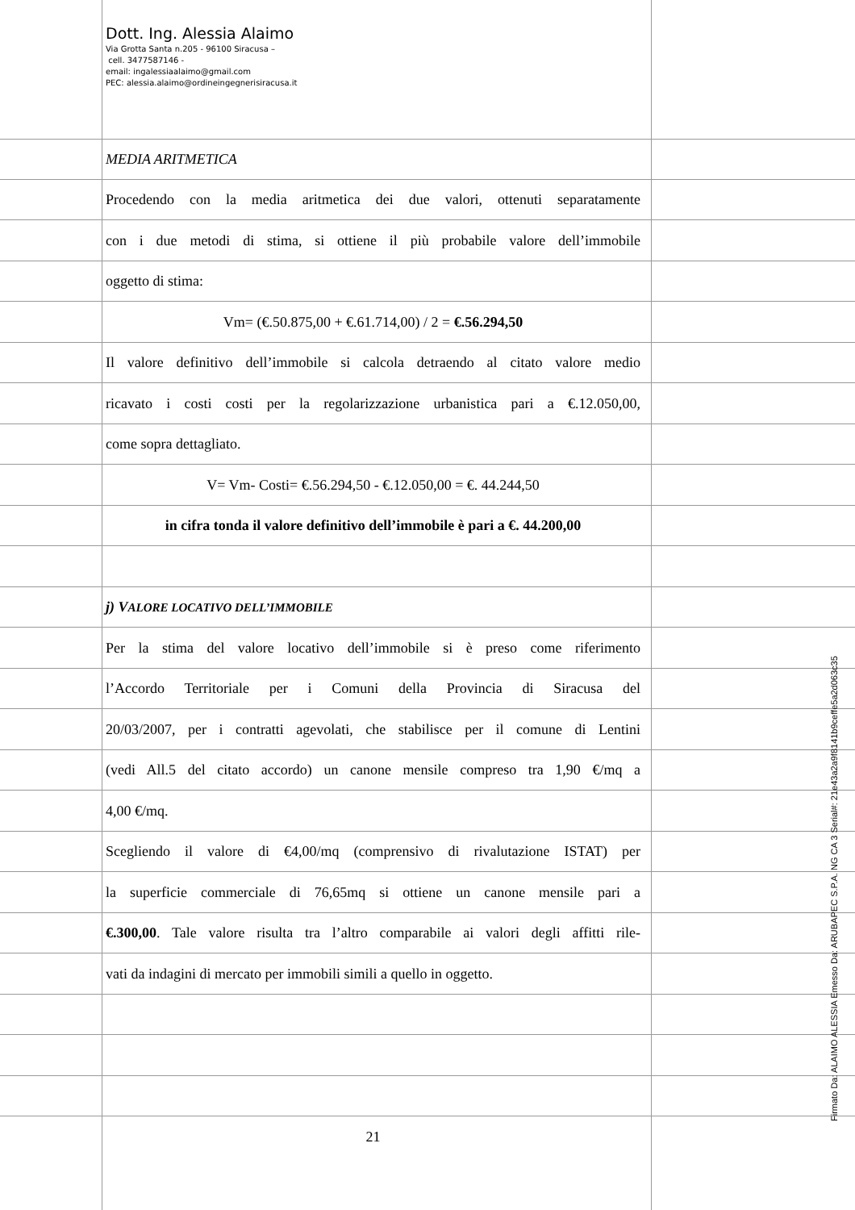Dott. Ing. Alessia Alaimo
Via Grotta Santa n.205 - 96100 Siracusa –
cell. 3477587146 -
email: ingalessiaalaimo@gmail.com
PEC: alessia.alaimo@ordineingegnerisiracusa.it
MEDIA ARITMETICA
Procedendo con la media aritmetica dei due valori, ottenuti separatamente
con i due metodi di stima, si ottiene il più probabile valore dell’immobile
oggetto di stima:
Vm= (€.50.875,00 + €.61.714,00) / 2 = €.56.294,50
Il valore definitivo dell’immobile si calcola detraendo al citato valore medio
ricavato i costi costi per la regolarizzazione urbanistica pari a €.12.050,00,
come sopra dettagliato.
V= Vm- Costi= €.56.294,50 - €.12.050,00 = €. 44.244,50
in cifra tonda il valore definitivo dell’immobile è pari a €. 44.200,00
j) VALORE LOCATIVO DELL’IMMOBILE
Per la stima del valore locativo dell’immobile si è preso come riferimento
l’Accordo Territoriale per i Comuni della Provincia di Siracusa del
20/03/2007, per i contratti agevolati, che stabilisce per il comune di Lentini
(vedi All.5 del citato accordo) un canone mensile compreso tra 1,90 €/mq a
4,00 €/mq.
Scegliendo il valore di €4,00/mq (comprensivo di rivalutazione ISTAT) per
la superficie commerciale di 76,65mq si ottiene un canone mensile pari a
€.300,00. Tale valore risulta tra l’altro comparabile ai valori degli affitti rile-
vati da indagini di mercato per immobili simili a quello in oggetto.
21
Firmato Da: ALAIMO ALESSIA Emesso Da: ARUBAPEC S.P.A. NG CA 3 Serial#: 21e43a2a9f8141b9ceffe5a2d063c35